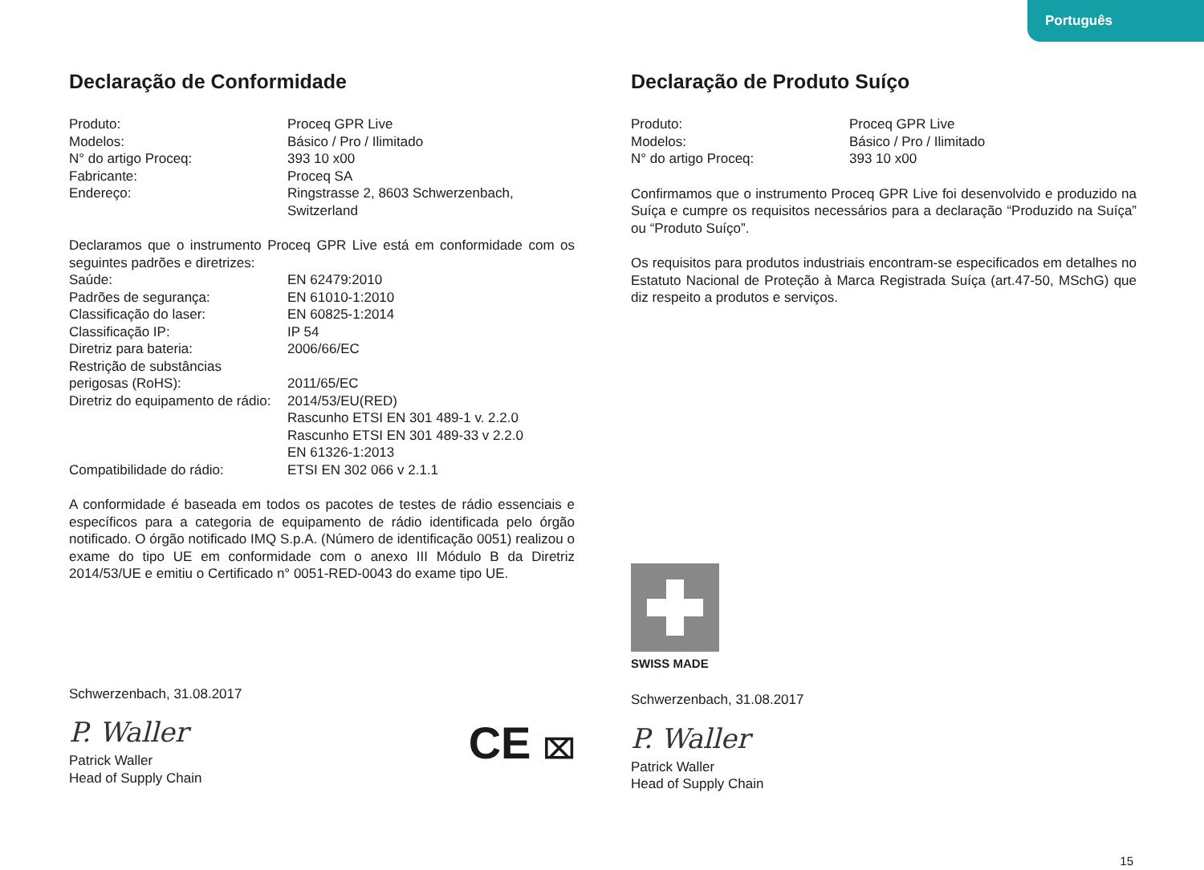Português
Declaração de Conformidade
Produto:
Proceq GPR Live
Modelos:
Básico / Pro / Ilimitado
N° do artigo Proceq:
393 10 x00
Fabricante:
Proceq SA
Endereço:
Ringstrasse 2, 8603 Schwerzenbach,
Switzerland
Declaramos que o instrumento Proceq GPR Live está em conformidade com os seguintes padrões e diretrizes:
Saúde:
EN 62479:2010
Padrões de segurança:
EN 61010-1:2010
Classificação do laser:
EN 60825-1:2014
Classificação IP:
IP 54
Diretriz para bateria:
2006/66/EC
Restrição de substâncias
perigosas (RoHS):
2011/65/EC
Diretriz do equipamento de rádio:
2014/53/EU(RED)
Rascunho ETSI EN 301 489-1 v. 2.2.0
Rascunho ETSI EN 301 489-33 v 2.2.0
EN 61326-1:2013
Compatibilidade do rádio:
ETSI EN 302 066 v 2.1.1
A conformidade é baseada em todos os pacotes de testes de rádio essenciais e específicos para a categoria de equipamento de rádio identificada pelo órgão notificado. O órgão notificado IMQ S.p.A. (Número de identificação 0051) realizou o exame do tipo UE em conformidade com o anexo III Módulo B da Diretriz 2014/53/UE e emitiu o Certificado n° 0051-RED-0043 do exame tipo UE.
Schwerzenbach, 31.08.2017
P. Waller
Patrick Waller
Head of Supply Chain
CE ⌧
Declaração de Produto Suíço
Produto:
Proceq GPR Live
Modelos:
Básico / Pro / Ilimitado
N° do artigo Proceq:
393 10 x00
Confirmamos que o instrumento Proceq GPR Live foi desenvolvido e produzido na Suíça e cumpre os requisitos necessários para a declaração “Produzido na Suíça” ou “Produto Suíço”.
Os requisitos para produtos industriais encontram-se especificados em detalhes no Estatuto Nacional de Proteção à Marca Registrada Suíça (art.47-50, MSchG) que diz respeito a produtos e serviços.
SWISS MADE
Schwerzenbach, 31.08.2017
P. Waller
Patrick Waller
Head of Supply Chain
15